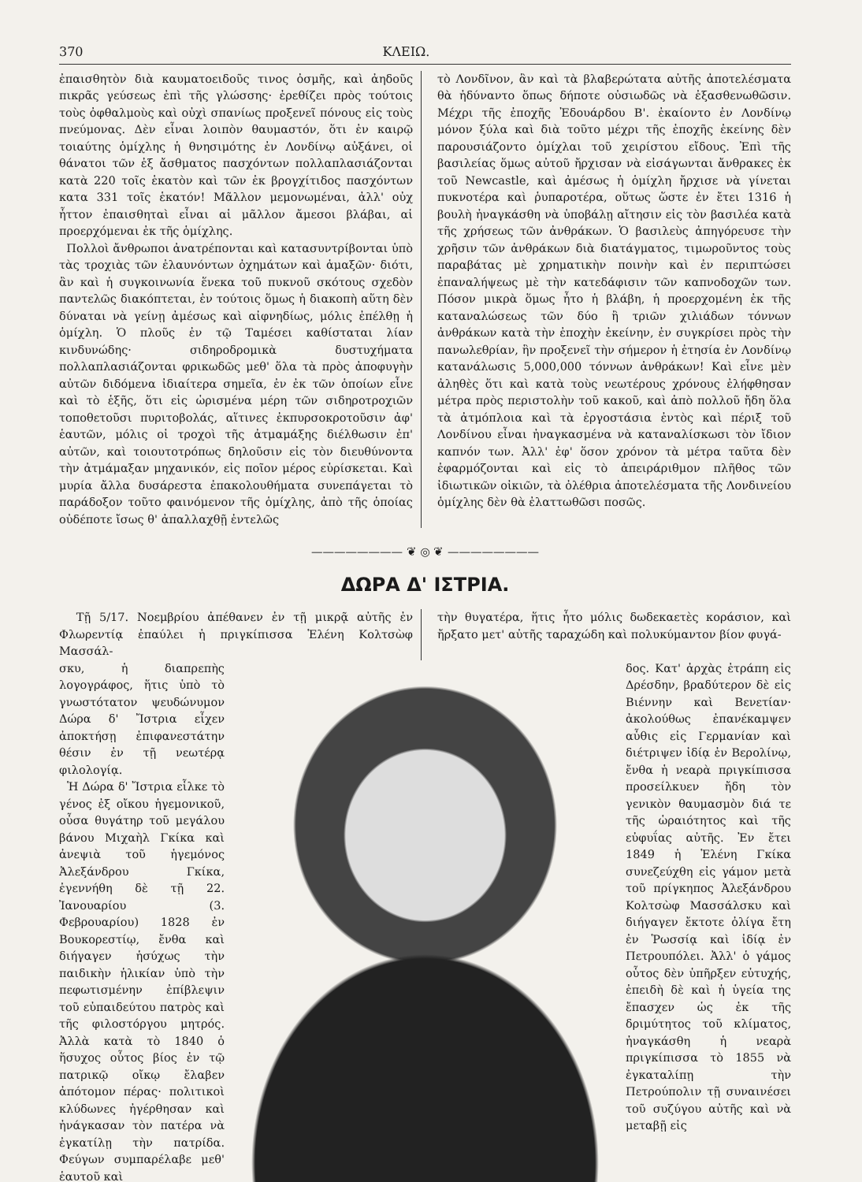370 ΚΛΕΙΩ.
ἐπαισθητὸν διὰ καυματοειδοῦς τινος ὀσμῆς, καὶ ἀηδοῦς πικρᾶς γεύσεως ἐπὶ τῆς γλώσσης· ἐρεθίζει πρὸς τούτοις τοὺς ὀφθαλμοὺς καὶ οὐχὶ σπανίως προξενεῖ πόνους εἰς τοὺς πνεύμονας. Δὲν εἶναι λοιπὸν θαυμαστόν, ὅτι ἐν καιρῷ τοιαύτης ὁμίχλης ἡ θνησιμότης ἐν Λονδίνῳ αὐξάνει, οἱ θάνατοι τῶν ἐξ ἄσθματος πασχόντων πολλαπλασιάζονται κατὰ 220 τοῖς ἑκατὸν καὶ τῶν ἐκ βρογχίτιδος πασχόντων κατα 331 τοῖς ἑκατόν! Μᾶλλον μεμονωμέναι, ἀλλ' οὐχ ἧττον ἐπαισθηταὶ εἶναι αἱ μᾶλλον ἄμεσοι βλάβαι, αἱ προερχόμεναι ἐκ τῆς ὁμίχλης.
Πολλοὶ ἄνθρωποι ἀνατρέπονται καὶ κατασυντρίβονται ὑπὸ τὰς τροχιὰς τῶν ἐλαυνόντων ὀχημάτων καὶ ἁμαξῶν· διότι, ἂν καὶ ἡ συγκοινωνία ἕνεκα τοῦ πυκνοῦ σκότους σχεδὸν παντελῶς διακόπτεται, ἐν τούτοις ὅμως ἡ διακοπὴ αὕτη δὲν δύναται νὰ γείνῃ ἀμέσως καὶ αἰφνηδίως, μόλις ἐπέλθῃ ἡ ὁμίχλη. Ὁ πλοῦς ἐν τῷ Ταμέσει καθίσταται λίαν κινδυνώδης· σιδηροδρομικὰ δυστυχήματα πολλαπλασιάζονται φρικωδῶς μεθ' ὅλα τὰ πρὸς ἀποφυγὴν αὐτῶν διδόμενα ἰδιαίτερα σημεῖα, ἐν ἐκ τῶν ὁποίων εἶνε καὶ τὸ ἑξῆς, ὅτι εἰς ὡρισμένα μέρη τῶν σιδηροτροχιῶν τοποθετοῦσι πυριτοβολάς, αἵτινες ἐκπυρσοκροτοῦσιν ἀφ' ἑαυτῶν, μόλις οἱ τροχοὶ τῆς ἀτμαμάξης διέλθωσιν ἐπ' αὐτῶν, καὶ τοιουτοτρόπως δηλοῦσιν εἰς τὸν διευθύνοντα τὴν ἀτμάμαξαν μηχανικόν, εἰς ποῖον μέρος εὑρίσκεται. Καὶ μυρία ἄλλα δυσάρεστα ἐπακολουθήματα συνεπάγεται τὸ παράδοξον τοῦτο φαινόμενον τῆς ὁμίχλης, ἀπὸ τῆς ὁποίας οὐδέποτε ἴσως θ' ἀπαλλαχθῇ ἐντελῶς
τὸ Λονδῖνον, ἂν καὶ τὰ βλαβερώτατα αὐτῆς ἀποτελέσματα θὰ ἠδύναντο ὅπως δήποτε οὐσιωδῶς νὰ ἐξασθενωθῶσιν. Μέχρι τῆς ἐποχῆς Ἐδουάρδου Β'. ἐκαίοντο ἐν Λονδίνῳ μόνον ξύλα καὶ διὰ τοῦτο μέχρι τῆς ἐποχῆς ἐκείνης δὲν παρουσιάζοντο ὁμίχλαι τοῦ χειρίστου εἴδους. Ἐπὶ τῆς βασιλείας ὅμως αὐτοῦ ἤρχισαν νὰ εἰσάγωνται ἄνθρακες ἐκ τοῦ Newcastle, καὶ ἀμέσως ἡ ὁμίχλη ἤρχισε νὰ γίνεται πυκνοτέρα καὶ ῥυπαροτέρα, οὕτως ὥστε ἐν ἔτει 1316 ἡ βουλὴ ἠναγκάσθη νὰ ὑποβάλῃ αἴτησιν εἰς τὸν βασιλέα κατὰ τῆς χρήσεως τῶν ἀνθράκων. Ὁ βασιλεὺς ἀπηγόρευσε τὴν χρῆσιν τῶν ἀνθράκων διὰ διατάγματος, τιμωροῦντος τοὺς παραβάτας μὲ χρηματικὴν ποινὴν καὶ ἐν περιπτώσει ἐπαναλήψεως μὲ τὴν κατεδάφισιν τῶν καπνοδοχῶν των. Πόσον μικρὰ ὅμως ἦτο ἡ βλάβη, ἡ προερχομένη ἐκ τῆς καταναλώσεως τῶν δύο ἢ τριῶν χιλιάδων τόννων ἀνθράκων κατὰ τὴν ἐποχὴν ἐκείνην, ἐν συγκρίσει πρὸς τὴν πανωλεθρίαν, ἣν προξενεῖ τὴν σήμερον ἡ ἐτησία ἐν Λονδίνῳ κατανάλωσις 5,000,000 τόννων ἀνθράκων! Καὶ εἶνε μὲν ἀληθὲς ὅτι καὶ κατὰ τοὺς νεωτέρους χρόνους ἐλήφθησαν μέτρα πρὸς περιστολὴν τοῦ κακοῦ, καὶ ἀπὸ πολλοῦ ἤδη ὅλα τὰ ἀτμόπλοια καὶ τὰ ἐργοστάσια ἐντὸς καὶ πέριξ τοῦ Λονδίνου εἶναι ἠναγκασμένα νὰ καταναλίσκωσι τὸν ἴδιον καπνόν των. Ἀλλ' ἐφ' ὅσον χρόνον τὰ μέτρα ταῦτα δὲν ἐφαρμόζονται καὶ εἰς τὸ ἀπειράριθμον πλῆθος τῶν ἰδιωτικῶν οἰκιῶν, τὰ ὀλέθρια ἀποτελέσματα τῆς Λονδινείου ὁμίχλης δὲν θὰ ἐλαττωθῶσι ποσῶς.
———————— ❦ ◎ ❦ ————————
ΔΩΡΑ Δ' ΙΣΤΡΙΑ.
Τῇ 5/17. Νοεμβρίου ἀπέθανεν ἐν τῇ μικρᾷ αὐτῆς ἐν Φλωρεντίᾳ ἐπαύλει ἡ πριγκίπισσα Ἑλένη Κολτσὼφ Μασσάλ-
τὴν θυγατέρα, ἥτις ἦτο μόλις δωδεκαετὲς κοράσιον, καὶ ἤρξατο μετ' αὐτῆς ταραχώδη καὶ πολυκύμαντον βίον φυγά-
σκυ, ἡ διαπρεπὴς λογογράφος, ἥτις ὑπὸ τὸ γνωστότατον ψευδώνυμον Δώρα δ' Ἴστρια εἶχεν ἀποκτήσῃ ἐπιφανεστάτην θέσιν ἐν τῇ νεωτέρᾳ φιλολογίᾳ.
Ἡ Δώρα δ' Ἴστρια εἷλκε τὸ γένος ἐξ οἴκου ἡγεμονικοῦ, οὖσα θυγάτηρ τοῦ μεγάλου βάνου Μιχαὴλ Γκίκα καὶ ἀνεψιὰ τοῦ ἡγεμόνος Ἀλεξάνδρου Γκίκα, ἐγεννήθη δὲ τῇ 22. Ἰανουαρίου (3. Φεβρουαρίου) 1828 ἐν Βουκορεστίῳ, ἔνθα καὶ διήγαγεν ἡσύχως τὴν παιδικὴν ἡλικίαν ὑπὸ τὴν πεφωτισμένην ἐπίβλεψιν τοῦ εὐπαιδεύτου πατρὸς καὶ τῆς φιλοστόργου μητρός. Ἀλλὰ κατὰ τὸ 1840 ὁ ἥσυχος οὗτος βίος ἐν τῷ πατρικῷ οἴκῳ ἔλαβεν ἀπότομον πέρας· πολιτικοὶ κλύδωνες ἠγέρθησαν καὶ ἠνάγκασαν τὸν πατέρα νὰ ἐγκατίλῃ τὴν πατρίδα. Φεύγων συμπαρέλαβε μεθ' ἑαυτοῦ καὶ
δος. Κατ' ἀρχὰς ἐτράπη εἰς Δρέσδην, βραδύτερον δὲ εἰς Βιέννην καὶ Βενετίαν· ἀκολούθως ἐπανέκαμψεν αὖθις εἰς Γερμανίαν καὶ διέτριψεν ἰδίᾳ ἐν Βερολίνῳ, ἔνθα ἡ νεαρὰ πριγκίπισσα προσείλκυεν ἤδη τὸν γενικὸν θαυμασμὸν διά τε τῆς ὡραιότητος καὶ τῆς εὐφυΐας αὐτῆς. Ἐν ἔτει 1849 ἡ Ἑλένη Γκίκα συνεζεύχθη εἰς γάμον μετὰ τοῦ πρίγκηπος Ἀλεξάνδρου Κολτσὼφ Μασσάλσκυ καὶ διήγαγεν ἔκτοτε ὀλίγα ἔτη ἐν Ῥωσσίᾳ καὶ ἰδίᾳ ἐν Πετρουπόλει. Ἀλλ' ὁ γάμος οὗτος δὲν ὑπῆρξεν εὐτυχής, ἐπειδὴ δὲ καὶ ἡ ὑγεία της ἔπασχεν ὡς ἐκ τῆς δριμύτητος τοῦ κλίματος, ἠναγκάσθη ἡ νεαρὰ πριγκίπισσα τὸ 1855 νὰ ἐγκαταλίπῃ τὴν Πετρούπολιν τῇ συναινέσει τοῦ συζύγου αὐτῆς καὶ νὰ μεταβῇ εἰς